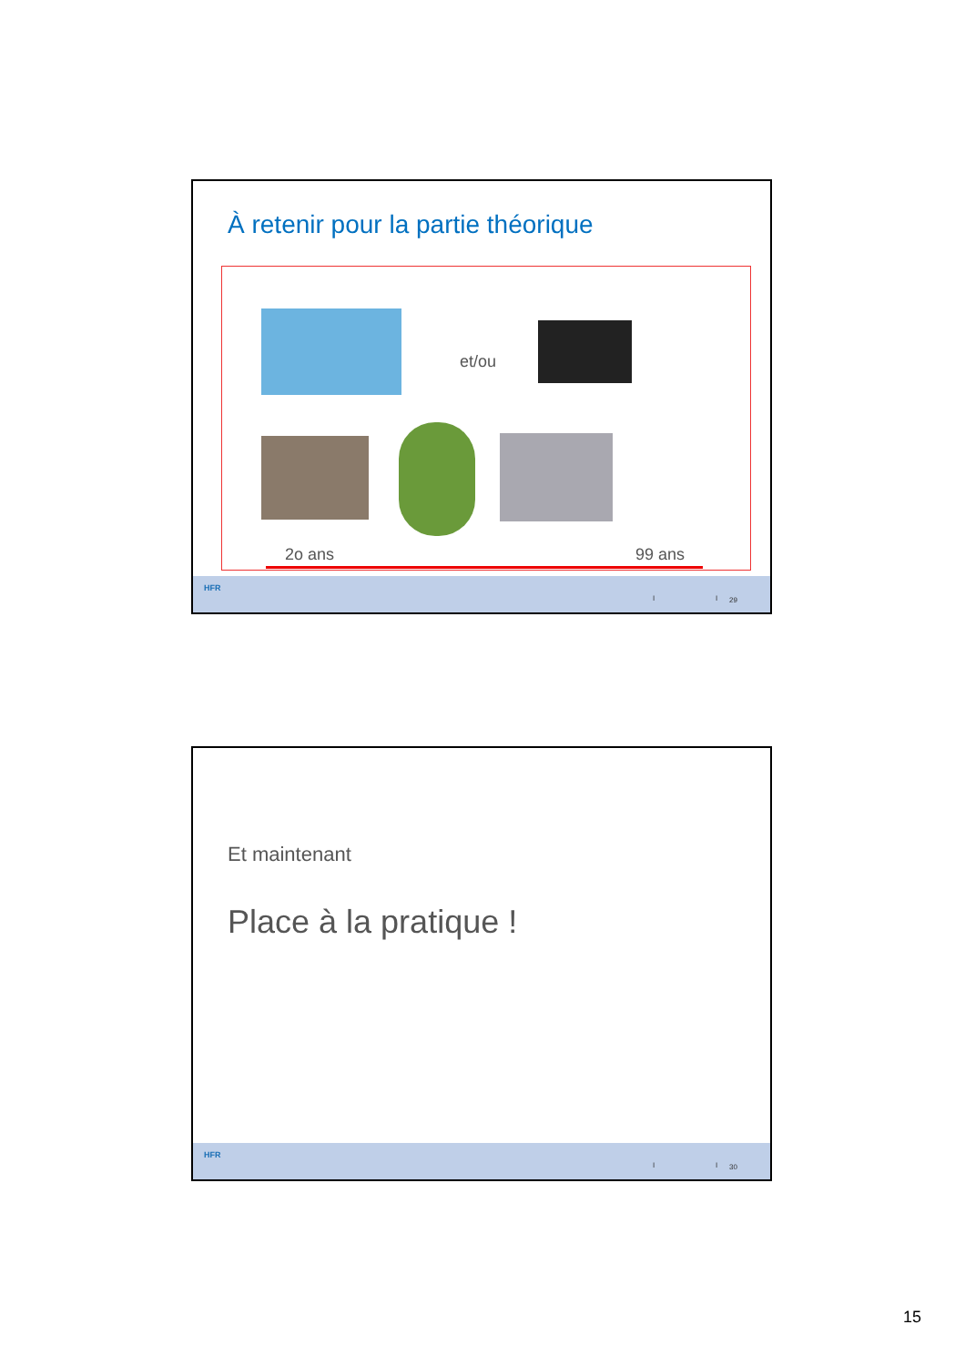À retenir pour la partie théorique
et/ou
2o ans 99 ans
HFR
I I 29
Et maintenant
Place à la pratique !
HFR
I I 30
15